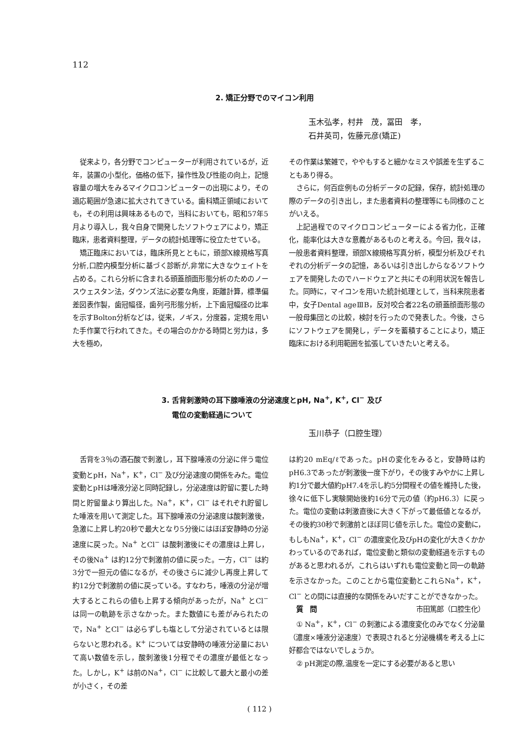112
2. 矯正分野でのマイコン利用
玉木弘孝，村井　茂，冨田　孝，
石井英司，佐藤元彦(矯正)
従来より，各分野でコンピューターが利用されているが，近年，装置の小型化，価格の低下，操作性及び性能の向上，記憶容量の増大をみるマイクロコンピューターの出現により，その適応範囲が急速に拡大されてきている。歯科矯正領域においても，その利用は興味あるもので，当科においても，昭和57年5月より導入し，我々自身で開発したソフトウェアにより，矯正臨床，患者資料整理，データの統計処理等に役立たせている。
矯正臨床においては，臨床所見とともに，頭部X線規格写真分析,口腔内模型分析に基づく診断が,非常に大きなウェイトを占める。これら分析に含まれる頭蓋顔面形態分析のためのノースウェスタン法，ダウンズ法に必要な角度，距離計算，標準偏差図表作製，歯冠幅径，歯列弓形態分析，上下歯冠幅径の比率を示すBolton分析などは，従来，ノギス，分度器，定規を用いた手作業で行われてきた。その場合のかかる時間と労力は，多大を極め，
その作業は繁雑で，ややもすると細かなミスや誤差を生ずることもあり得る。
さらに，何百症例もの分析データの記録，保存，統計処理の際のデータの引き出し，また患者資料の整理等にも同様のことがいえる。
上記過程でのマイクロコンピューターによる省力化，正確化，能率化は大きな意義があるものと考える。今回，我々は，一般患者資料整理，頭部X線規格写真分析，模型分析及びそれぞれの分析データの記憶，あるいは引き出しからなるソフトウェアを開発したのでハードウェアと共にその利用状況を報告した。同時に，マイコンを用いた統計処理として，当科来院患者中，女子Dental ageⅢB，反対咬合者22名の頭蓋顔面形態の一般母集団との比較，検討を行ったので発表した。今後，さらにソフトウェアを開発し，データを蓄積することにより，矯正臨床における利用範囲を拡張していきたいと考える。
3. 舌背刺激時の耳下腺唾液の分泌速度とpH, Na<sup>+</sup>, K<sup>+</sup>, Cl<sup>−</sup> 及び
電位の変動経過について
玉川恭子（口腔生理）
舌背を3％の酒石酸で刺激し，耳下腺唾液の分泌に伴う電位変動とpH，Na<sup>+</sup>，K<sup>+</sup>，Cl<sup>−</sup> 及び分泌速度の関係をみた。電位変動とpHは唾液分泌と同時記録し，分泌速度は貯留に要した時間と貯留量より算出した。Na<sup>+</sup>，K<sup>+</sup>，Cl<sup>−</sup> はそれぞれ貯留した唾液を用いて測定した。耳下腺唾液の分泌速度は酸刺激後，急激に上昇し約20秒で最大となり5分後にはほぼ安静時の分泌速度に戻った。Na<sup>+</sup> とCl<sup>−</sup> は酸刺激後にその濃度は上昇し，その後Na<sup>+</sup> は約12分で刺激前の値に戻った。一方，Cl<sup>−</sup> は約3分で一担元の値になるが，その後さらに減少し再度上昇して約12分で刺激前の値に戻っている。すなわち，唾液の分泌が増大するとこれらの値も上昇する傾向があったが，Na<sup>+</sup> とCl<sup>−</sup> は同一の軌跡を示さなかった。また数値にも差がみられたので，Na<sup>+</sup> とCl<sup>−</sup> は必らずしも塩として分泌されているとは限らないと思われる。K<sup>+</sup> については安静時の唾液分泌量において高い数値を示し，酸刺激後1分程でその濃度が最低となった。しかし，K<sup>+</sup> は前のNa<sup>+</sup>，Cl<sup>−</sup> に比較して最大と最小の差が小さく，その差
は約20 mEq/ℓであった。pHの変化をみると，安静時は約pH6.3であったが刺激後一度下がり，その後すみやかに上昇し約1分で最大値約pH7.4を示し約5分間程その値を維持した後，徐々に低下し実験開始後約16分で元の値（約pH6.3）に戻った。電位の変動は刺激直後に大きく下がって最低値となるが，その後約30秒で刺激前とほぼ同じ値を示した。電位の変動に，もしもNa<sup>+</sup>，K<sup>+</sup>，Cl<sup>−</sup> の濃度変化及びpHの変化が大きくかかわっているのであれば，電位変動と類似の変動経過を示すものがあると思われるが，これらはいずれも電位変動と同一の軌跡を示さなかった。このことから電位変動とこれらNa<sup>+</sup>，K<sup>+</sup>，Cl<sup>−</sup> との間には直接的な関係をみいだすことができなかった。
質　問 市田篤郎（口腔生化）
① Na<sup>+</sup>，K<sup>+</sup>，Cl<sup>−</sup> の刺激による濃度変化のみでなく分泌量（濃度×唾液分泌速度）で表現されると分泌機構を考える上に好都合ではないでしょうか。
② pH測定の際,温度を一定にする必要があると思い
( 112 )